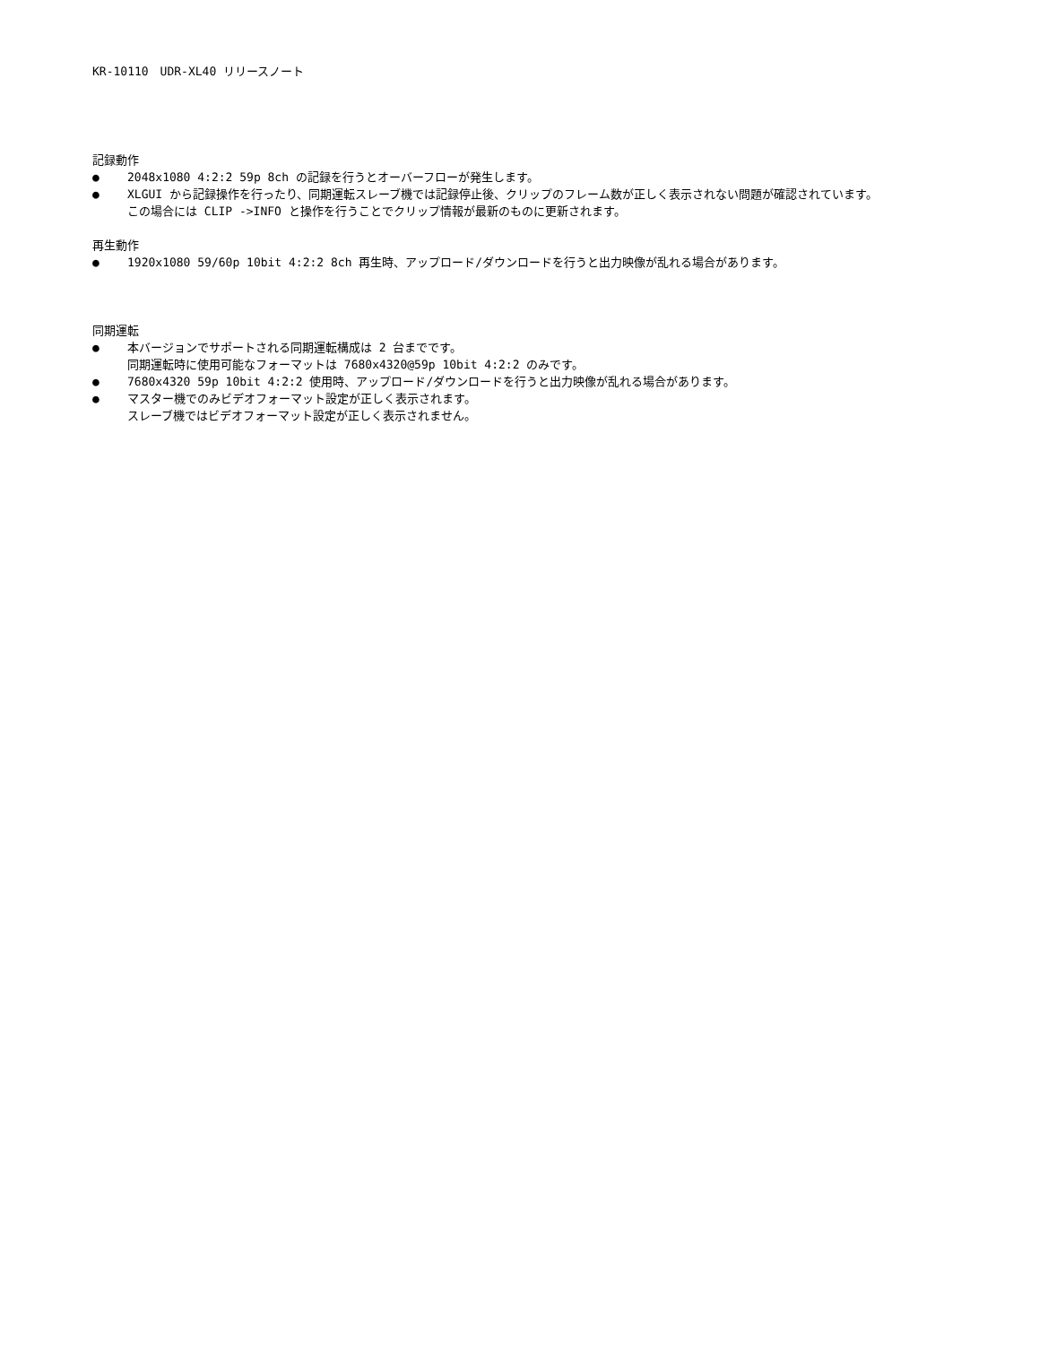KR-10110　UDR-XL40 リリースノート
記録動作
● 2048x1080 4:2:2 59p 8ch の記録を行うとオーバーフローが発生します。
● XLGUI から記録操作を行ったり、同期運転スレーブ機では記録停止後、クリップのフレーム数が正しく表示されない問題が確認されています。
この場合には CLIP ->INFO と操作を行うことでクリップ情報が最新のものに更新されます。
再生動作
● 1920x1080 59/60p 10bit 4:2:2 8ch 再生時、アップロード/ダウンロードを行うと出力映像が乱れる場合があります。
同期運転
● 本バージョンでサポートされる同期運転構成は 2 台までです。
同期運転時に使用可能なフォーマットは 7680x4320@59p 10bit 4:2:2 のみです。
● 7680x4320 59p 10bit 4:2:2 使用時、アップロード/ダウンロードを行うと出力映像が乱れる場合があります。
● マスター機でのみビデオフォーマット設定が正しく表示されます。
スレーブ機ではビデオフォーマット設定が正しく表示されません。